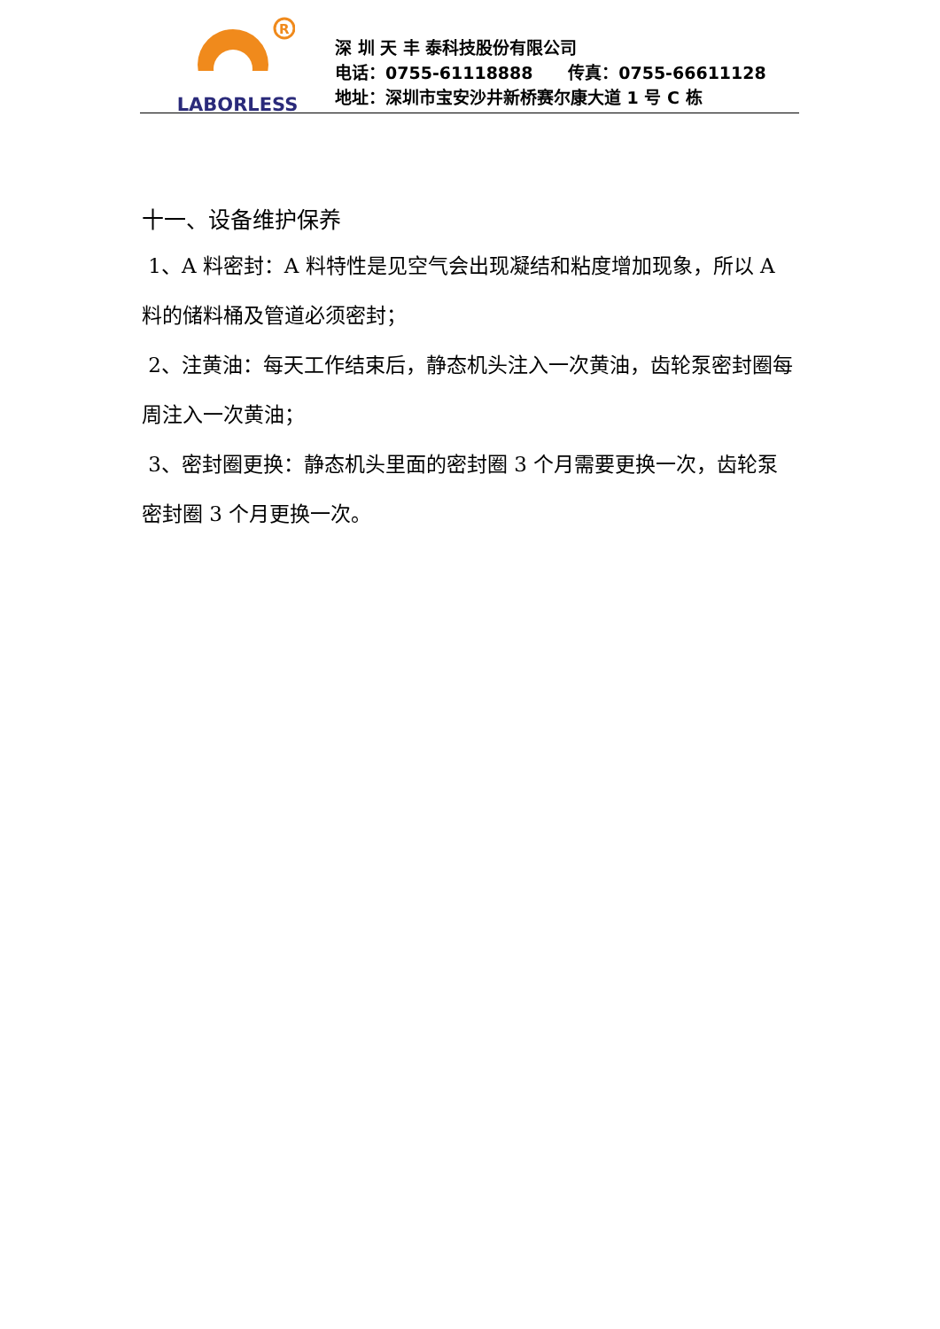R
LABORLESS
深 圳 天 丰 泰科技股份有限公司
电话：0755-61118888 传真：0755-66611128
地址：深圳市宝安沙井新桥赛尔康大道 1 号 C 栋
十一、设备维护保养
1、A 料密封：A 料特性是见空气会出现凝结和粘度增加现象，所以 A 料的储料桶及管道必须密封；
2、注黄油：每天工作结束后，静态机头注入一次黄油，齿轮泵密封圈每周注入一次黄油；
3、密封圈更换：静态机头里面的密封圈 3 个月需要更换一次，齿轮泵密封圈 3 个月更换一次。